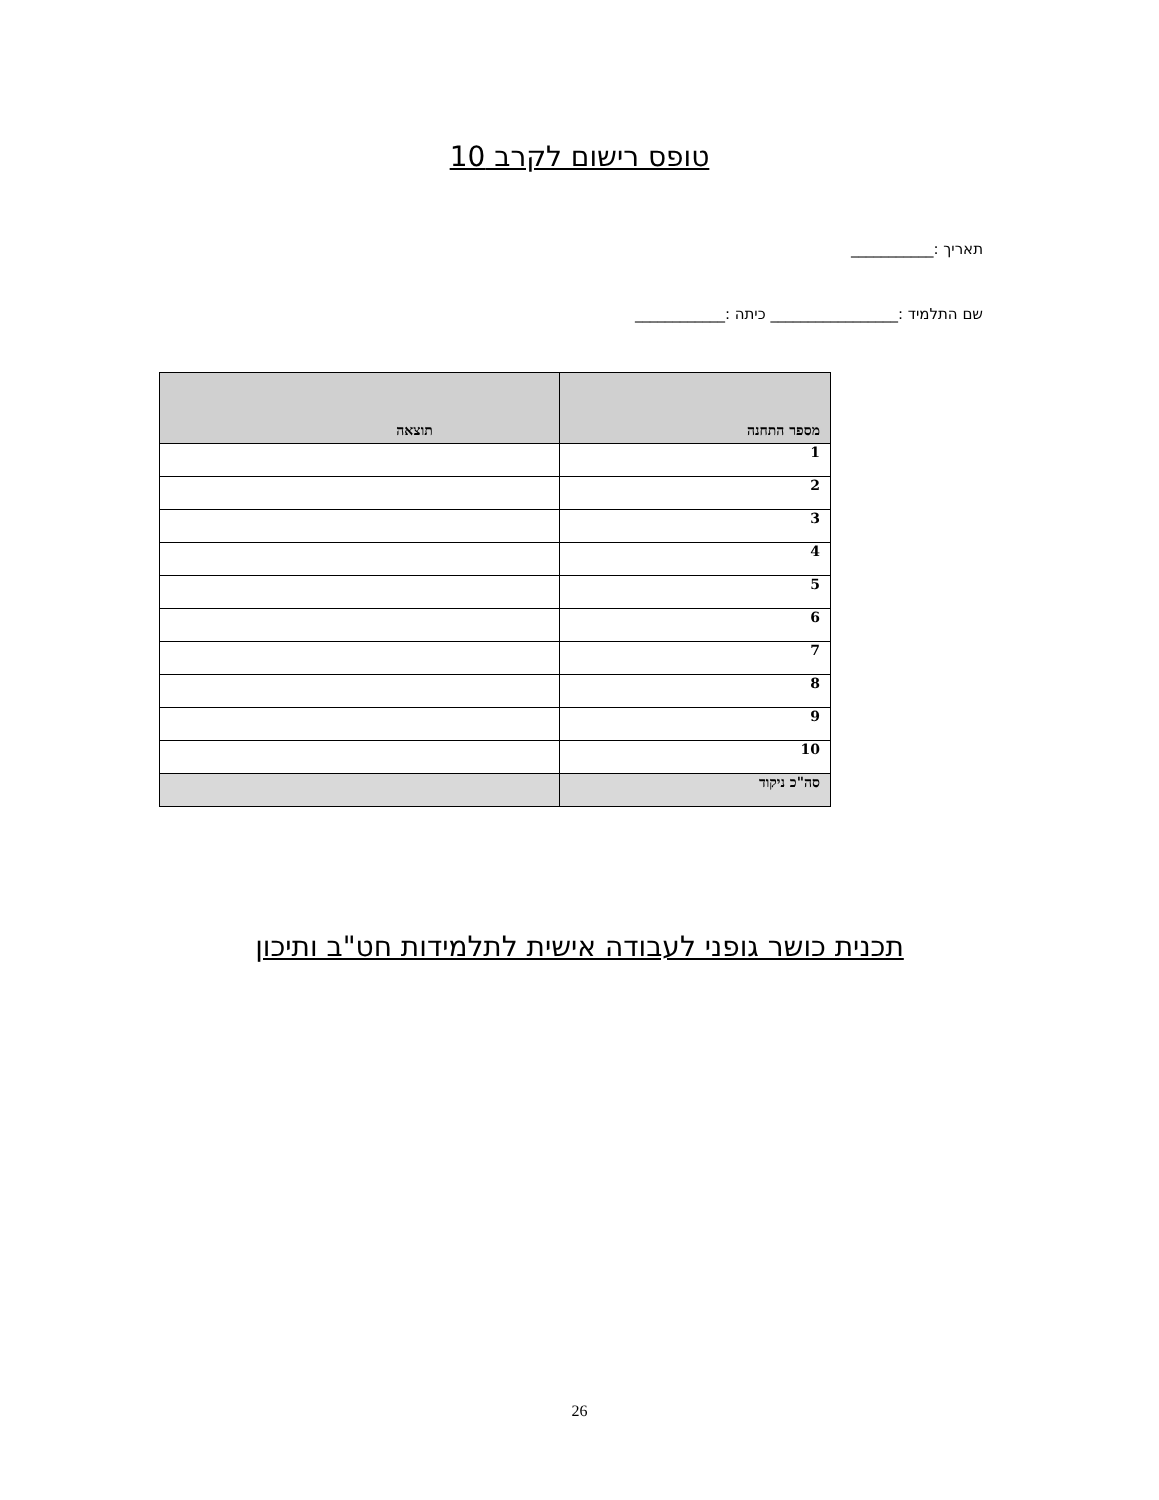טופס רישום לקרב 10
תאריך :___________
שם התלמיד :_________________ כיתה :____________
| מספר התחנה | תוצאה |
| --- | --- |
| 1 | |
| 2 | |
| 3 | |
| 4 | |
| 5 | |
| 6 | |
| 7 | |
| 8 | |
| 9 | |
| 10 | |
| סה"כ ניקוד | |
תכנית כושר גופני לעבודה אישית לתלמידות חט"ב ותיכון
26